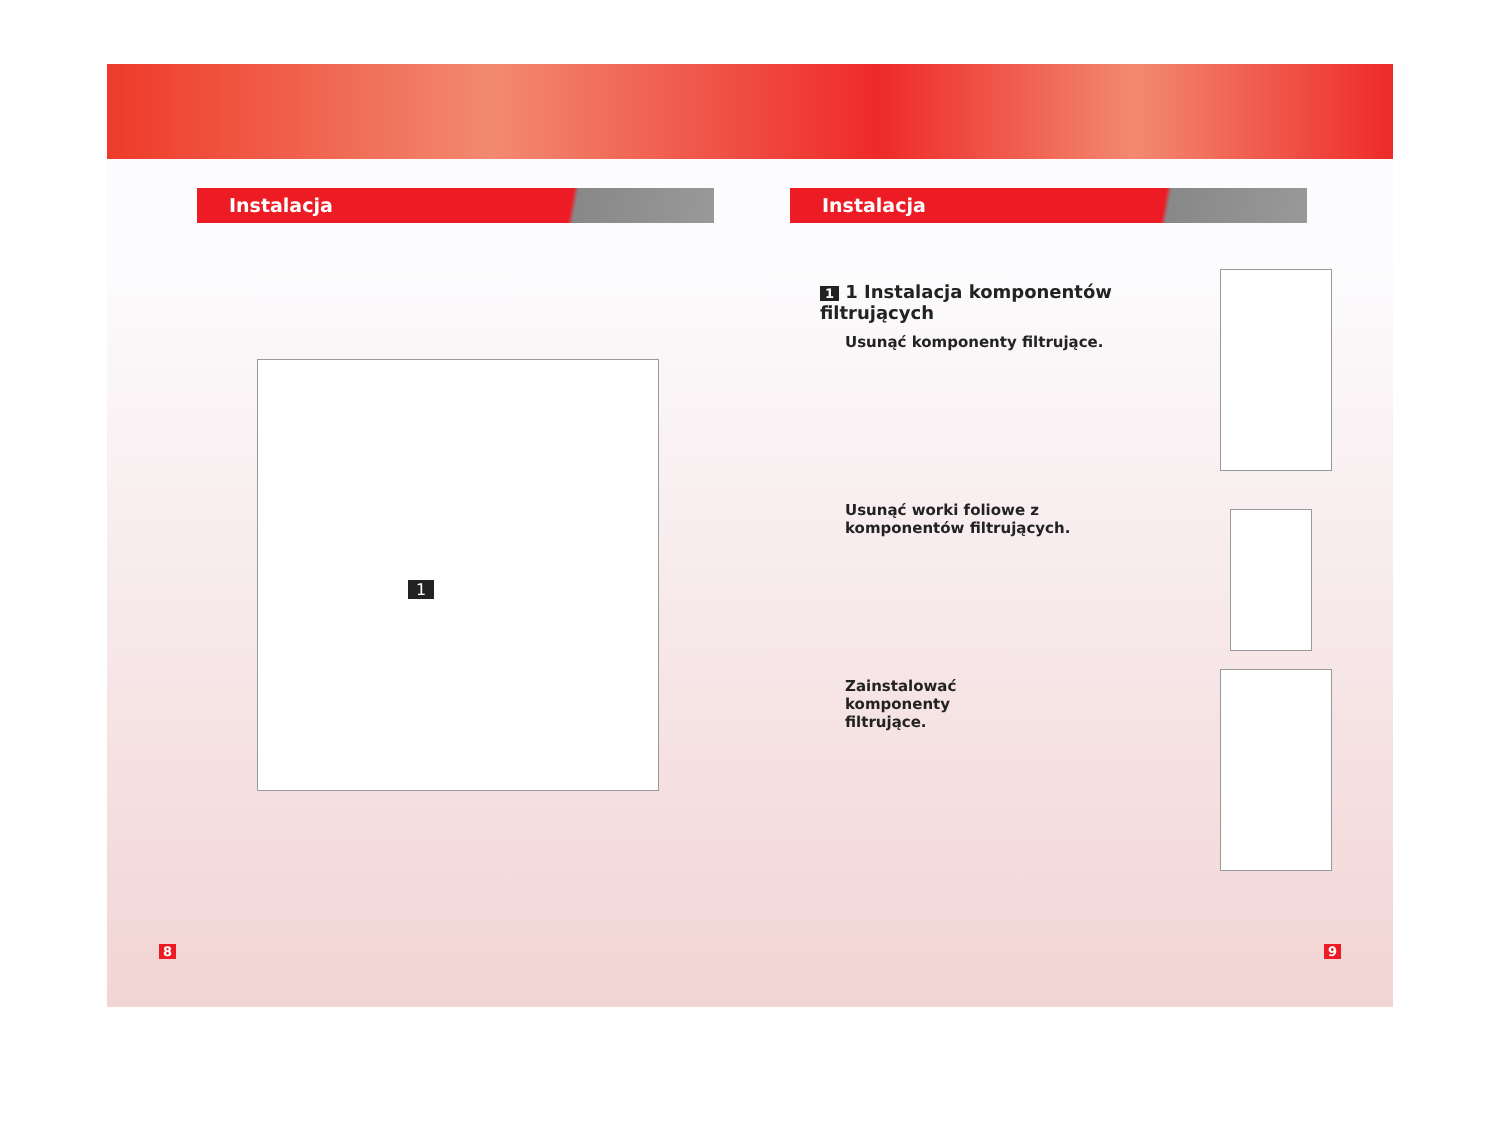Instalacja
1
8
Instalacja
1 1 Instalacja komponentów
filtrujących
Usunąć komponenty filtrujące.
Usunąć worki foliowe z
komponentów filtrujących.
Zainstalować
komponenty
filtrujące.
9